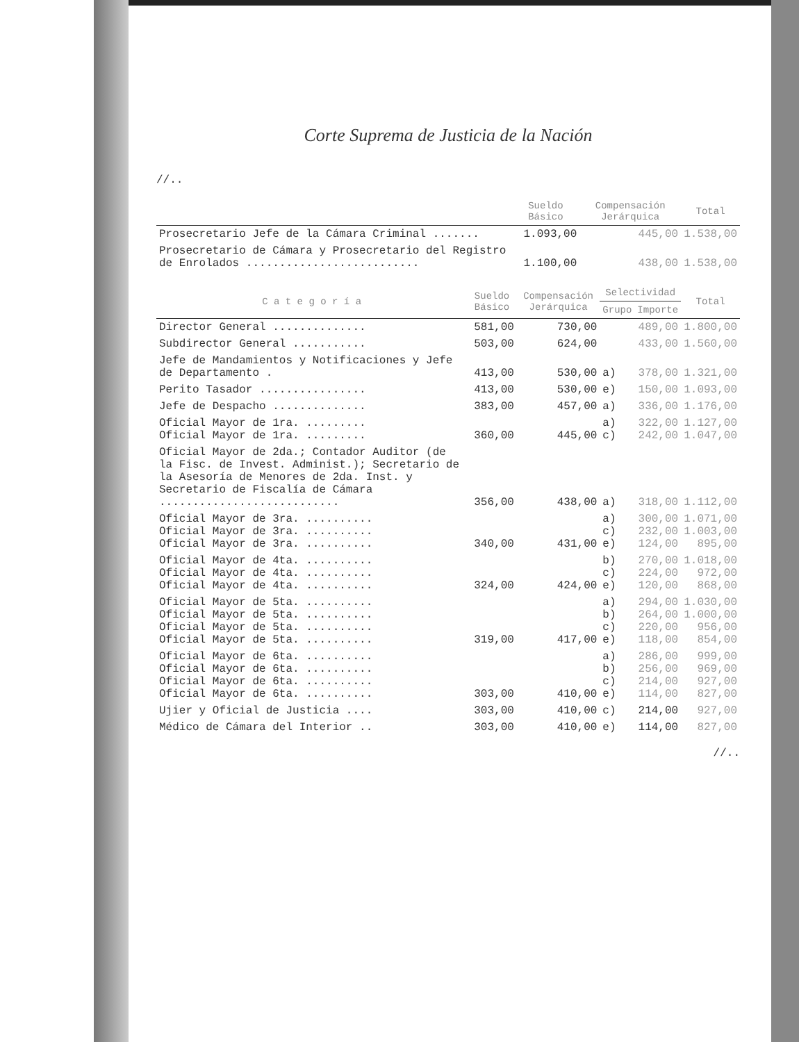Corte Suprema de Justicia de la Nación
//..
| | Sueldo Básico | Compensación Jerárquica | Total |
| --- | --- | --- | --- |
| Prosecretario Jefe de la Cámara Criminal ....... | 1.093,00 | 445,00 | 1.538,00 |
| Prosecretario de Cámara y Prosecretario del Registro de Enrolados .......................... | 1.100,00 | 438,00 | 1.538,00 |
| C a t e g o r í a | Sueldo Básico | Compensación Jerárquica | Selectividad | | Total |
| --- | --- | --- | --- | --- | --- |
| | | | Grupo | Importe | |
| Director General .............. | 581,00 | 730,00 | | 489,00 | 1.800,00 |
| Subdirector General ........... | 503,00 | 624,00 | | 433,00 | 1.560,00 |
| Jefe de Mandamientos y Notificaciones y Jefe de Departamento . | 413,00 | 530,00 | a) | 378,00 | 1.321,00 |
| Perito Tasador ................ | 413,00 | 530,00 | e) | 150,00 | 1.093,00 |
| Jefe de Despacho .............. | 383,00 | 457,00 | a) | 336,00 | 1.176,00 |
| Oficial Mayor de 1ra. ......... Oficial Mayor de 1ra. ......... | 360,00 | 445,00 | a) c) | 322,00 242,00 | 1.127,00 1.047,00 |
| Oficial Mayor de 2da.; Contador Auditor (de la Fisc. de Invest. Administ.); Secretario de la Asesoría de Menores de 2da. Inst. y Secretario de Fiscalía de Cámara ........................... | 356,00 | 438,00 | a) | 318,00 | 1.112,00 |
| Oficial Mayor de 3ra. .......... Oficial Mayor de 3ra. .......... Oficial Mayor de 3ra. .......... | 340,00 | 431,00 | a) c) e) | 300,00 232,00 124,00 | 1.071,00 1.003,00 895,00 |
| Oficial Mayor de 4ta. .......... Oficial Mayor de 4ta. .......... Oficial Mayor de 4ta. .......... | 324,00 | 424,00 | b) c) e) | 270,00 224,00 120,00 | 1.018,00 972,00 868,00 |
| Oficial Mayor de 5ta. .......... Oficial Mayor de 5ta. .......... Oficial Mayor de 5ta. .......... Oficial Mayor de 5ta. .......... | 319,00 | 417,00 | a) b) c) e) | 294,00 264,00 220,00 118,00 | 1.030,00 1.000,00 956,00 854,00 |
| Oficial Mayor de 6ta. .......... Oficial Mayor de 6ta. .......... Oficial Mayor de 6ta. .......... Oficial Mayor de 6ta. .......... | 303,00 | 410,00 | a) b) c) e) | 286,00 256,00 214,00 114,00 | 999,00 969,00 927,00 827,00 |
| Ujier y Oficial de Justicia .... | 303,00 | 410,00 | c) | 214,00 | 927,00 |
| Médico de Cámara del Interior .. | 303,00 | 410,00 | e) | 114,00 | 827,00 |
//..